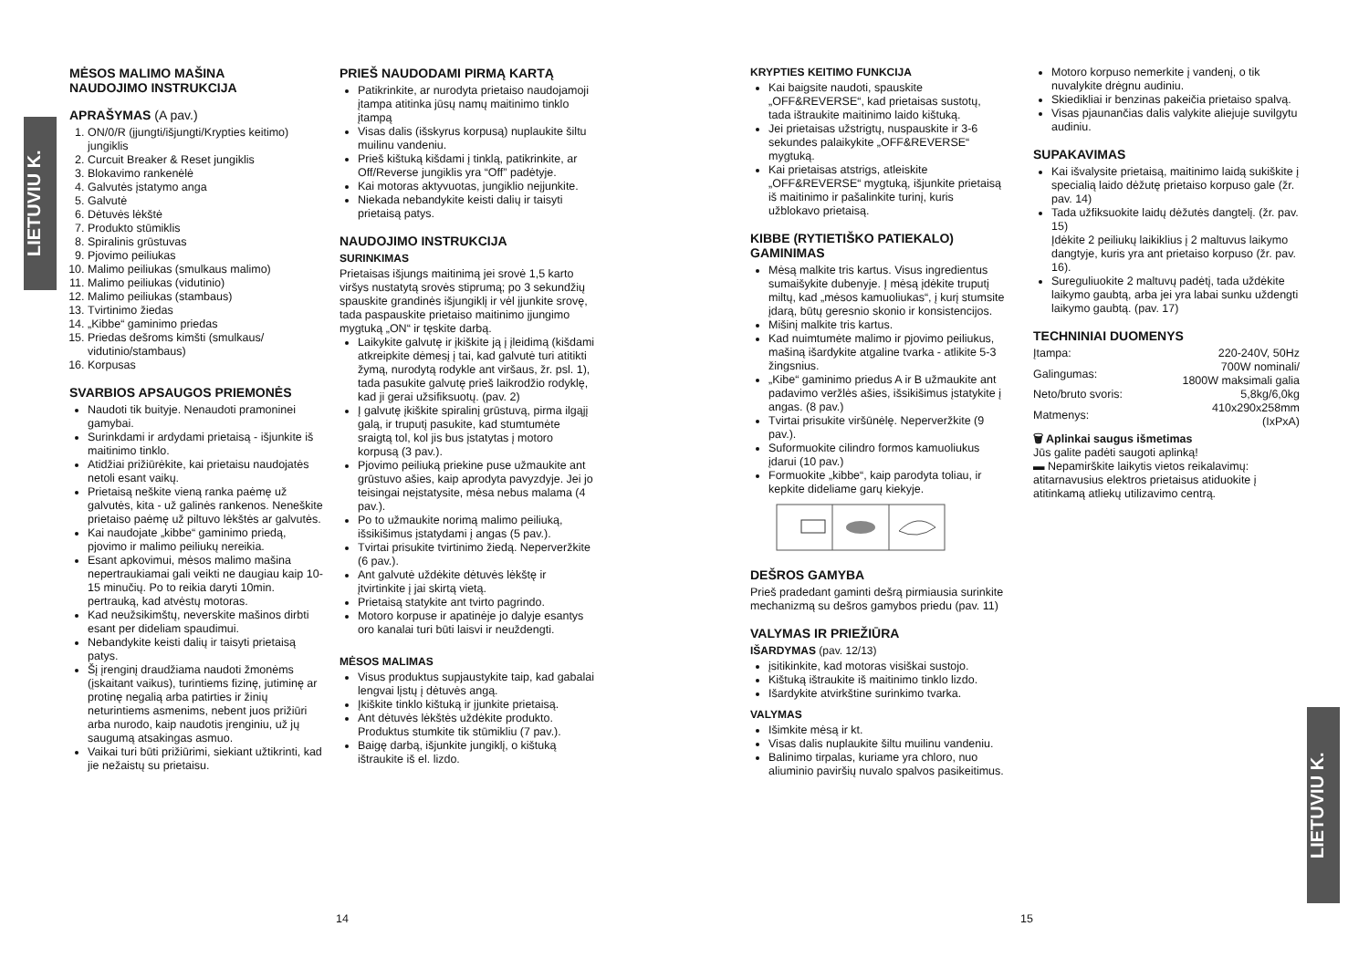LIETUVIU K.
LIETUVIU K.
MĖSOS MALIMO MAŠINA
NAUDOJIMO INSTRUKCIJA
APRAŠYMAS (A pav.)
1. ON/0/R (įjungti/išjungti/Krypties keitimo) jungiklis
2. Curcuit Breaker & Reset jungiklis
3. Blokavimo rankenėlė
4. Galvutės įstatymo anga
5. Galvutė
6. Dėtuvės lėkštė
7. Produkto stūmiklis
8. Spiralinis grūstuvas
9. Pjovimo peiliukas
10. Malimo peiliukas (smulkaus malimo)
11. Malimo peiliukas (vidutinio)
12. Malimo peiliukas (stambaus)
13. Tvirtinimo žiedas
14. „Kibbe“ gaminimo priedas
15. Priedas dešroms kimšti (smulkaus/ vidutinio/stambaus)
16. Korpusas
SVARBIOS APSAUGOS PRIEMONĖS
Naudoti tik buityje. Nenaudoti pramoninei gamybai.
Surinkdami ir ardydami prietaisą - išjunkite iš maitinimo tinklo.
Atidžiai prižiūrėkite, kai prietaisu naudojatės netoli esant vaikų.
Prietaisą neškite vieną ranka paėmę už galvutės, kita - už galinės rankenos. Neneškite prietaiso paėmę už piltuvo lėkštės ar galvutės.
Kai naudojate „kibbe“ gaminimo priedą, pjovimo ir malimo peiliukų nereikia.
Esant apkovimui, mėsos malimo mašina nepertraukiamai gali veikti ne daugiau kaip 10-15 minučių. Po to reikia daryti 10min. pertrauką, kad atvėstų motoras.
Kad neužsikimštų, neverskite mašinos dirbti esant per dideliam spaudimui.
Nebandykite keisti dalių ir taisyti prietaisą patys.
Šį įrenginį draudžiama naudoti žmonėms (įskaitant vaikus), turintiems fizinę, jutiminę ar protinę negalią arba patirties ir žinių neturintiems asmenims, nebent juos prižiūri arba nurodo, kaip naudotis įrenginiu, už jų saugumą atsakingas asmuo.
Vaikai turi būti prižiūrimi, siekiant užtikrinti, kad jie nežaistų su prietaisu.
PRIEŠ NAUDODAMI PIRMĄ KARTĄ
Patikrinkite, ar nurodyta prietaiso naudojamoji įtampa atitinka jūsų namų maitinimo tinklo įtampą
Visas dalis (išskyrus korpusą) nuplaukite šiltu muilinu vandeniu.
Prieš kištuką kišdami į tinklą, patikrinkite, ar Off/Reverse jungiklis yra “Off” padėtyje.
Kai motoras aktyvuotas, jungiklio neįjunkite.
Niekada nebandykite keisti dalių ir taisyti prietaisą patys.
NAUDOJIMO INSTRUKCIJA
SURINKIMAS
Prietaisas išjungs maitinimą jei srovė 1,5 karto viršys nustatytą srovės stiprumą; po 3 sekundžių spauskite grandinės išjungiklį ir vėl įjunkite srovę, tada paspauskite prietaiso maitinimo įjungimo mygtuką „ON“ ir tęskite darbą.
Laikykite galvutę ir įkiškite ją į įleidimą (kišdami atkreipkite dėmesį į tai, kad galvutė turi atitikti žymą, nurodytą rodykle ant viršaus, žr. psl. 1), tada pasukite galvutę prieš laikrodžio rodyklę, kad ji gerai užsifiksuotų. (pav. 2)
Į galvutę įkiškite spiralinį grūstuvą, pirma ilgąjį galą, ir truputį pasukite, kad stumtumėte sraigtą tol, kol jis bus įstatytas į motoro korpusą (3 pav.).
Pjovimo peiliuką priekine puse užmaukite ant grūstuvo ašies, kaip aprodyta pavyzdyje. Jei jo teisingai neįstatysite, mėsa nebus malama (4 pav.).
Po to užmaukite norimą malimo peiliuką, išsikišimus įstatydami į angas (5 pav.).
Tvirtai prisukite tvirtinimo žiedą. Neperveržkite (6 pav.).
Ant galvutė uždėkite dėtuvės lėkštę ir įtvirtinkite į jai skirtą vietą.
Prietaisą statykite ant tvirto pagrindo.
Motoro korpuse ir apatinėje jo dalyje esantys oro kanalai turi būti laisvi ir neuždengti.
MĖSOS MALIMAS
Visus produktus supjaustykite taip, kad gabalai lengvai lįstų į dėtuvės angą.
Įkiškite tinklo kištuką ir įjunkite prietaisą.
Ant dėtuvės lėkštės uždėkite produkto. Produktus stumkite tik stūmikliu (7 pav.).
Baigę darbą, išjunkite jungiklį, o kištuką ištraukite iš el. lizdo.
14
KRYPTIES KEITIMO FUNKCIJA
Kai baigsite naudoti, spauskite „OFF&REVERSE“, kad prietaisas sustotų, tada ištraukite maitinimo laido kištuką.
Jei prietaisas užstrigtų, nuspauskite ir 3-6 sekundes palaikykite „OFF&REVERSE“ mygtuką.
Kai prietaisas atstrigs, atleiskite „OFF&REVERSE“ mygtuką, išjunkite prietaisą iš maitinimo ir pašalinkite turinį, kuris užblokavo prietaisą.
KIBBE (RYTIETIŠKO PATIEKALO) GAMINIMAS
Mėsą malkite tris kartus. Visus ingredientus sumaišykite dubenyje. Į mėsą įdėkite truputį miltų, kad „mėsos kamuoliukas“, į kurį stumsite įdarą, būtų geresnio skonio ir konsistencijos.
Mišinį malkite tris kartus.
Kad nuimtumėte malimo ir pjovimo peiliukus, mašiną išardykite atgaline tvarka - atlikite 5-3 žingsnius.
„Kibe“ gaminimo priedus A ir B užmaukite ant padavimo veržlės ašies, išsikišimus įstatykite į angas. (8 pav.)
Tvirtai prisukite viršūnėlę. Neperveržkite (9 pav.).
Suformuokite cilindro formos kamuoliukus įdarui (10 pav.)
Formuokite „kibbe“, kaip parodyta toliau, ir kepkite dideliame garų kiekyje.
DEŠROS GAMYBA
Prieš pradedant gaminti dešrą pirmiausia surinkite mechanizmą su dešros gamybos priedu (pav. 11)
VALYMAS IR PRIEŽIŪRA
IŠARDYMAS (pav. 12/13)
įsitikinkite, kad motoras visiškai sustojo.
Kištuką ištraukite iš maitinimo tinklo lizdo.
Išardykite atvirkštine surinkimo tvarka.
VALYMAS
Išimkite mėsą ir kt.
Visas dalis nuplaukite šiltu muilinu vandeniu.
Balinimo tirpalas, kuriame yra chloro, nuo aliuminio paviršių nuvalo spalvos pasikeitimus.
Motoro korpuso nemerkite į vandenį, o tik nuvalykite drėgnu audiniu.
Skiedikliai ir benzinas pakeičia prietaiso spalvą.
Visas pjaunančias dalis valykite aliejuje suvilgytu audiniu.
SUPAKAVIMAS
Kai išvalysite prietaisą, maitinimo laidą sukiškite į specialią laido dėžutę prietaiso korpuso gale (žr. pav. 14)
Tada užfiksuokite laidų dėžutės dangtelį. (žr. pav. 15)
Įdėkite 2 peiliukų laikiklius į 2 maltuvus laikymo dangtyje, kuris yra ant prietaiso korpuso (žr. pav. 16).
Sureguliuokite 2 maltuvų padėtį, tada uždėkite laikymo gaubtą, arba jei yra labai sunku uždengti laikymo gaubtą. (pav. 17)
TECHNINIAI DUOMENYS
| Įtampa: | 220-240V, 50Hz |
| Galingumas: | 700W nominali/ 1800W maksimali galia |
| Neto/bruto svoris: | 5,8kg/6,0kg |
| Matmenys: | 410x290x258mm (IxPxA) |
🗑 Aplinkai saugus išmetimas
Jūs galite padėti saugoti aplinką!
▬ Nepamirškite laikytis vietos reikalavimų: atitarnavusius elektros prietaisus atiduokite į atitinkamą atliekų utilizavimo centrą.
15